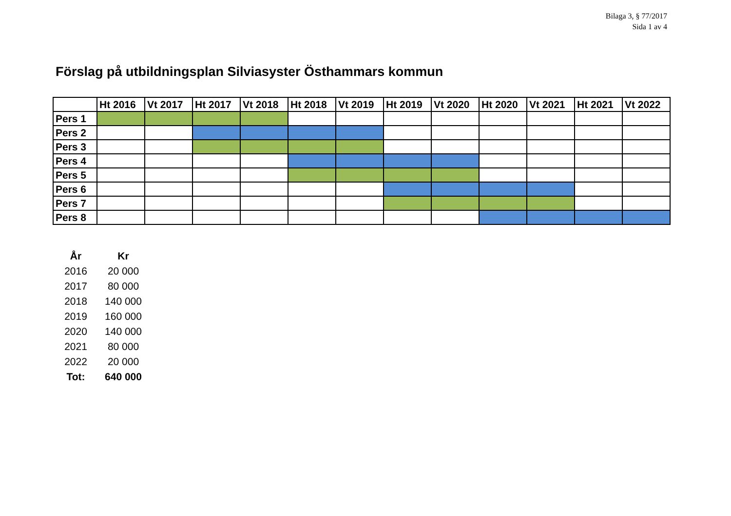Bilaga 3, § 77/2017
Sida 1 av 4
Förslag på utbildningsplan Silviasyster Östhammars kommun
| | Ht 2016 | Vt 2017 | Ht 2017 | Vt 2018 | Ht 2018 | Vt 2019 | Ht 2019 | Vt 2020 | Ht 2020 | Vt 2021 | Ht 2021 | Vt 2022 |
| --- | --- | --- | --- | --- | --- | --- | --- | --- | --- | --- | --- | --- |
| Pers 1 | | | | | | | | | | | | |
| Pers 2 | | | | | | | | | | | | |
| Pers 3 | | | | | | | | | | | | |
| Pers 4 | | | | | | | | | | | | |
| Pers 5 | | | | | | | | | | | | |
| Pers 6 | | | | | | | | | | | | |
| Pers 7 | | | | | | | | | | | | |
| Pers 8 | | | | | | | | | | | | |
| År | Kr |
| --- | --- |
| 2016 | 20 000 |
| 2017 | 80 000 |
| 2018 | 140 000 |
| 2019 | 160 000 |
| 2020 | 140 000 |
| 2021 | 80 000 |
| 2022 | 20 000 |
| Tot: | 640 000 |